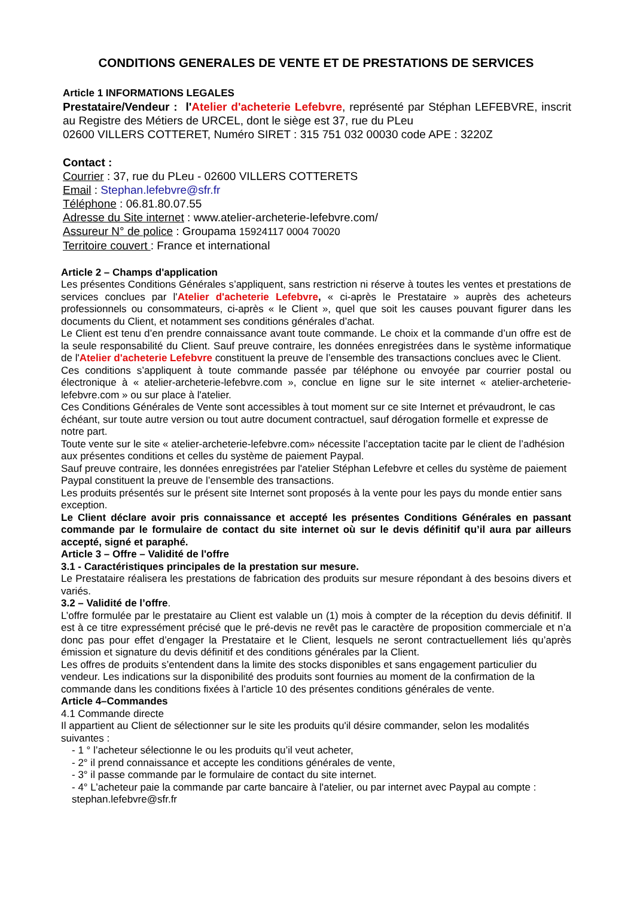CONDITIONS GENERALES DE VENTE ET DE PRESTATIONS DE SERVICES
Article 1 INFORMATIONS LEGALES
Prestataire/Vendeur : l'Atelier d'acheterie Lefebvre, représenté par Stéphan LEFEBVRE, inscrit au Registre des Métiers de URCEL, dont le siège est 37, rue du PLeu
02600 VILLERS COTTERET, Numéro SIRET : 315 751 032 00030 code APE : 3220Z
Contact :
Courrier : 37, rue du PLeu - 02600 VILLERS COTTERETS
Email : Stephan.lefebvre@sfr.fr
Téléphone : 06.81.80.07.55
Adresse du Site internet : www.atelier-archeterie-lefebvre.com/
Assureur N° de police : Groupama 15924117 0004 70020
Territoire couvert : France et international
Article 2 – Champs d'application
Les présentes Conditions Générales s’appliquent, sans restriction ni réserve à toutes les ventes et prestations de services conclues par l'Atelier d'acheterie Lefebvre, « ci-après le Prestataire » auprès des acheteurs professionnels ou consommateurs, ci-après « le Client », quel que soit les causes pouvant figurer dans les documents du Client, et notamment ses conditions générales d’achat.
Le Client est tenu d’en prendre connaissance avant toute commande. Le choix et la commande d’un offre est de la seule responsabilité du Client. Sauf preuve contraire, les données enregistrées dans le système informatique de l'Atelier d'acheterie Lefebvre constituent la preuve de l’ensemble des transactions conclues avec le Client.
Ces conditions s’appliquent à toute commande passée par téléphone ou envoyée par courrier postal ou électronique à « atelier-archeterie-lefebvre.com », conclue en ligne sur le site internet « atelier-archeterie-lefebvre.com » ou sur place à l'atelier.
Ces Conditions Générales de Vente sont accessibles à tout moment sur ce site Internet et prévaudront, le cas échéant, sur toute autre version ou tout autre document contractuel, sauf dérogation formelle et expresse de notre part.
Toute vente sur le site « atelier-archeterie-lefebvre.com» nécessite l’acceptation tacite par le client de l’adhésion aux présentes conditions et celles du système de paiement Paypal.
Sauf preuve contraire, les données enregistrées par l'atelier Stéphan Lefebvre et celles du système de paiement Paypal constituent la preuve de l’ensemble des transactions.
Les produits présentés sur le présent site Internet sont proposés à la vente pour les pays du monde entier sans exception.
Le Client déclare avoir pris connaissance et accepté les présentes Conditions Générales en passant commande par le formulaire de contact du site internet où sur le devis définitif qu’il aura par ailleurs accepté, signé et paraphé.
Article 3 – Offre – Validité de l'offre
3.1 - Caractéristiques principales de la prestation sur mesure.
Le Prestataire réalisera les prestations de fabrication des produits sur mesure répondant à des besoins divers et variés.
3.2 – Validité de l’offre.
L’offre formulée par le prestataire au Client est valable un (1) mois à compter de la réception du devis définitif. Il est à ce titre expressément précisé que le pré-devis ne revêt pas le caractère de proposition commerciale et n’a donc pas pour effet d’engager la Prestataire et le Client, lesquels ne seront contractuellement liés qu’après émission et signature du devis définitif et des conditions générales par la Client.
Les offres de produits s’entendent dans la limite des stocks disponibles et sans engagement particulier du vendeur. Les indications sur la disponibilité des produits sont fournies au moment de la confirmation de la commande dans les conditions fixées à l’article 10 des présentes conditions générales de vente.
Article 4–Commandes
4.1 Commande directe
Il appartient au Client de sélectionner sur le site les produits qu'il désire commander, selon les modalités suivantes :
- 1 ° l’acheteur sélectionne le ou les produits qu’il veut acheter,
- 2° il prend connaissance et accepte les conditions générales de vente,
- 3° il passe commande par le formulaire de contact du site internet.
- 4° L’acheteur paie la commande par carte bancaire à l'atelier, ou par internet avec Paypal au compte : stephan.lefebvre@sfr.fr